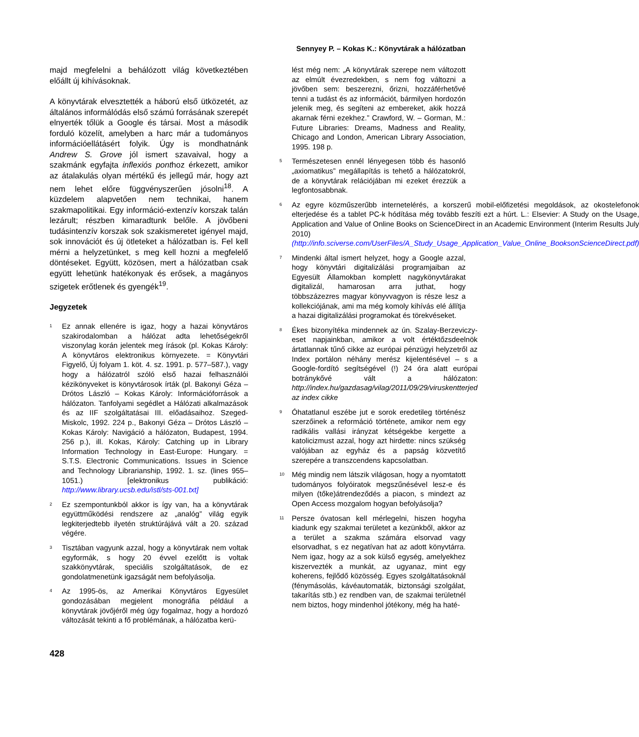Sennyey P. – Kokas K.: Könyvtárak a hálózatban
majd megfelelni a behálózott világ következtében előállt új kihívásoknak.
A könyvtárak elvesztették a háború első ütközetét, az általános informálódás első számú forrásának szerepét elnyerték tőlük a Google és társai. Most a második forduló közelít, amelyben a harc már a tudományos információellátásért folyik. Úgy is mondhatnánk Andrew S. Grove jól ismert szavaival, hogy a szakmánk egyfajta inflexiós ponthoz érkezett, amikor az átalakulás olyan mértékű és jellegű már, hogy azt nem lehet előre függvényszerűen jósolni<sup>18</sup>. A küzdelem alapvetően nem technikai, hanem szakmapolitikai. Egy információ-extenzív korszak talán lezárult; részben kimaradtunk belőle. A jövőbeni tudásintenzív korszak sok szakismeretet igényel majd, sok innovációt és új ötleteket a hálózatban is. Fel kell mérni a helyzetünket, s meg kell hozni a megfelelő döntéseket. Együtt, közösen, mert a hálózatban csak együtt lehetünk hatékonyak és erősek, a magányos szigetek erőtlenek és gyengék<sup>19</sup>.
Jegyzetek
<sup>1</sup>
Ez annak ellenére is igaz, hogy a hazai könyvtáros szakirodalomban a hálózat adta lehetőségekről viszonylag korán jelentek meg írások (pl. Kokas Károly: A könyvtáros elektronikus környezete. = Könyvtári Figyelő, Új folyam 1. köt. 4. sz. 1991. p. 577–587.), vagy hogy a hálózatról szóló első hazai felhasználói kézikönyveket is könyvtárosok írták (pl. Bakonyi Géza – Drótos László – Kokas Károly: Információforrások a hálózaton. Tanfolyami segédlet a Hálózati alkalmazások és az IIF szolgáltatásai III. előadásaihoz. Szeged-Miskolc, 1992. 224 p., Bakonyi Géza – Drótos László – Kokas Károly: Navigáció a hálózaton, Budapest, 1994. 256 p.), ill. Kokas, Károly: Catching up in Library Information Technology in East-Europe: Hungary. = S.T.S. Electronic Communications. Issues in Science and Technology Librarianship, 1992. 1. sz. (lines 955–1051.) [elektronikus publikáció: http://www.library.ucsb.edu/istl/sts-001.txt]
<sup>2</sup>
Ez szempontunkból akkor is így van, ha a könyvtárak együttműködési rendszere az „analóg” világ egyik legkiterjedtebb ilyetén struktúrájává vált a 20. század végére.
<sup>3</sup>
Tisztában vagyunk azzal, hogy a könyvtárak nem voltak egyformák, s hogy 20 évvel ezelőtt is voltak szakkönyvtárak, speciális szolgáltatások, de ez gondolatmenetünk igazságát nem befolyásolja.
<sup>4</sup>
Az 1995-ös, az Amerikai Könyvtáros Egyesület gondozásában megjelent monográfia például a könyvtárak jövőjéről még úgy fogalmaz, hogy a hordozó változását tekinti a fő problémának, a hálózatba kerü-
lést még nem: „A könyvtárak szerepe nem változott az elmúlt évezredekben, s nem fog változni a jövőben sem: beszerezni, őrizni, hozzáférhetővé tenni a tudást és az információt, bármilyen hordozón jelenik meg, és segíteni az embereket, akik hozzá akarnak férni ezekhez.” Crawford, W. – Gorman, M.: Future Libraries: Dreams, Madness and Reality, Chicago and London, American Library Association, 1995. 198 p.
<sup>5</sup>
Természetesen ennél lényegesen több és hasonló „axiomatikus” megállapítás is tehető a hálózatokról, de a könyvtárak relációjában mi ezeket érezzük a legfontosabbnak.
<sup>6</sup>
Az egyre közműszerűbb internetelérés, a korszerű mobil-előfizetési megoldások, az okostelefonok elterjedése és a tablet PC-k hódítása még tovább feszíti ezt a húrt. L.: Elsevier: A Study on the Usage, Application and Value of Online Books on ScienceDirect in an Academic Environment (Interim Results July 2010) (http://info.sciverse.com/UserFiles/A_Study_Usage_Application_Value_Online_BooksonScienceDirect.pdf)
<sup>7</sup>
Mindenki által ismert helyzet, hogy a Google azzal, hogy könyvtári digitalizálási programjaiban az Egyesült Államokban komplett nagykönyvtárakat digitalizál, hamarosan arra juthat, hogy többszázezres magyar könyvvagyon is része lesz a kollekciójának, ami ma még komoly kihívás elé állítja a hazai digitalizálási programokat és törekvéseket.
<sup>8</sup>
Ékes bizonyítéka mindennek az ún. Szalay-Berzeviczy-eset napjainkban, amikor a volt értéktőzsdeelnök ártatlannak tűnő cikke az európai pénzügyi helyzetről az Index portálon néhány merész kijelentésével – s a Google-fordító segítségével (!) 24 óra alatt európai botránykővé vált a hálózaton: http://index.hu/gazdasag/vilag/2011/09/29/viruskentterjed az index cikke
<sup>9</sup>
Óhatatlanul eszébe jut e sorok eredetileg történész szerzőinek a reformáció története, amikor nem egy radikális vallási irányzat kétségekbe kergette a katolicizmust azzal, hogy azt hirdette: nincs szükség valójában az egyház és a papság közvetítő szerepére a transzcendens kapcsolatban.
<sup>10</sup>
Még mindig nem látszik világosan, hogy a nyomtatott tudományos folyóiratok megszűnésével lesz-e és milyen (tőke)átrendeződés a piacon, s mindezt az Open Access mozgalom hogyan befolyásolja?
<sup>11</sup>
Persze óvatosan kell mérlegelni, hiszen hogyha kiadunk egy szakmai területet a kezünkből, akkor az a terület a szakma számára elsorvad vagy elsorvadhat, s ez negatívan hat az adott könyvtárra. Nem igaz, hogy az a sok külső egység, amelyekhez kiszervezték a munkát, az ugyanaz, mint egy koherens, fejlődő közösség. Egyes szolgáltatásoknál (fénymásolás, kávéautomaták, biztonsági szolgálat, takarítás stb.) ez rendben van, de szakmai területnél nem biztos, hogy mindenhol jótékony, még ha haté-
428